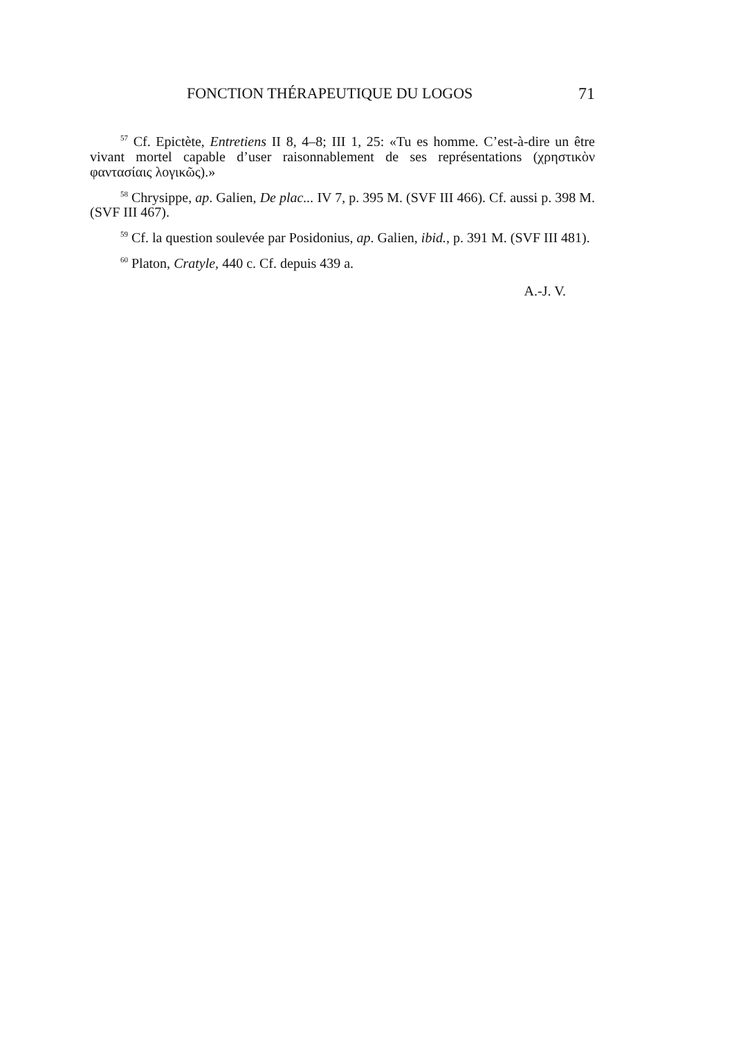FONCTION THÉRAPEUTIQUE DU LOGOS 71
<sup>57</sup> Cf. Epictète, Entretiens II 8, 4–8; III 1, 25: «Tu es homme. C’est-à-dire un être vivant mortel capable d’user raisonnablement de ses représentations (χρηστικὸν φαντασίαις λογικῶς).»
<sup>58</sup> Chrysippe, ap. Galien, De plac... IV 7, p. 395 M. (SVF III 466). Cf. aussi p. 398 M. (SVF III 467).
<sup>59</sup> Cf. la question soulevée par Posidonius, ap. Galien, ibid., p. 391 M. (SVF III 481).
<sup>60</sup> Platon, Cratyle, 440 c. Cf. depuis 439 a.
A.-J. V.